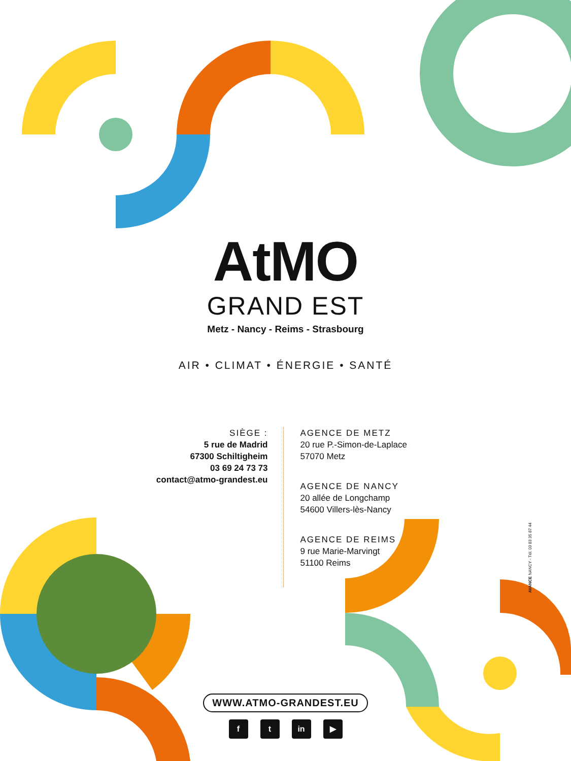AtMO
GRAND EST
Metz - Nancy - Reims - Strasbourg
AIR • CLIMAT • ÉNERGIE • SANTÉ
SIÈGE :
5 rue de Madrid
67300 Schiltigheim
03 69 24 73 73
contact@atmo-grandest.eu
AGENCE DE METZ
20 rue P.-Simon-de-Laplace
57070 Metz
AGENCE DE NANCY
20 allée de Longchamp
54600 Villers-lès-Nancy
AGENCE DE REIMS
9 rue Marie-Marvingt
51100 Reims
WWW.ATMO-GRANDEST.EU
f t in ▶
AVANCE NANCY - Tél. 03 83 35 87 44